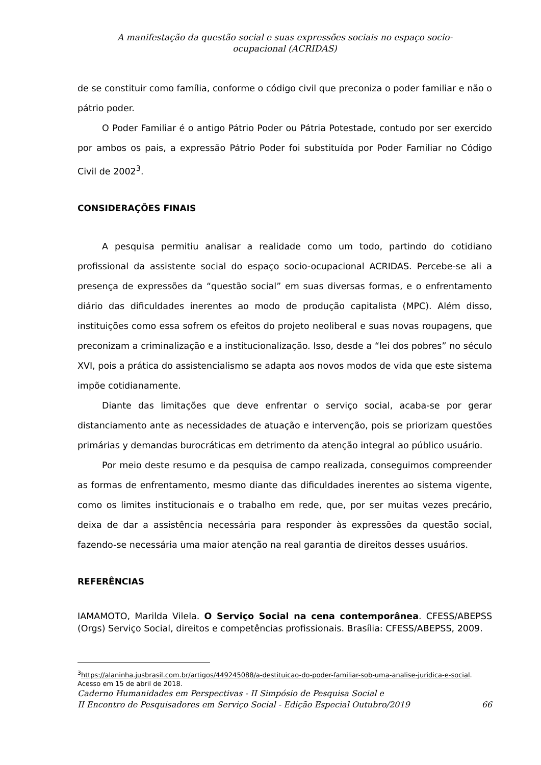A manifestação da questão social e suas expressões sociais no espaço socio-
ocupacional (ACRIDAS)
de se constituir como família, conforme o código civil que preconiza o poder familiar e não o pátrio poder.
O Poder Familiar é o antigo Pátrio Poder ou Pátria Potestade, contudo por ser exercido por ambos os pais, a expressão Pátrio Poder foi substituída por Poder Familiar no Código Civil de 2002<sup>3</sup>.
CONSIDERAÇÕES FINAIS
A pesquisa permitiu analisar a realidade como um todo, partindo do cotidiano profissional da assistente social do espaço socio-ocupacional ACRIDAS. Percebe-se ali a presença de expressões da “questão social” em suas diversas formas, e o enfrentamento diário das dificuldades inerentes ao modo de produção capitalista (MPC). Além disso, instituições como essa sofrem os efeitos do projeto neoliberal e suas novas roupagens, que preconizam a criminalização e a institucionalização. Isso, desde a “lei dos pobres” no século XVI, pois a prática do assistencialismo se adapta aos novos modos de vida que este sistema impõe cotidianamente.
Diante das limitações que deve enfrentar o serviço social, acaba-se por gerar distanciamento ante as necessidades de atuação e intervenção, pois se priorizam questões primárias y demandas burocráticas em detrimento da atenção integral ao público usuário.
Por meio deste resumo e da pesquisa de campo realizada, conseguimos compreender as formas de enfrentamento, mesmo diante das dificuldades inerentes ao sistema vigente, como os limites institucionais e o trabalho em rede, que, por ser muitas vezes precário, deixa de dar a assistência necessária para responder às expressões da questão social, fazendo-se necessária uma maior atenção na real garantia de direitos desses usuários.
REFERÊNCIAS
IAMAMOTO, Marilda Vilela. O Serviço Social na cena contemporânea. CFESS/ABEPSS (Orgs) Serviço Social, direitos e competências profissionais. Brasília: CFESS/ABEPSS, 2009.
<sup>3</sup> https://alaninha.jusbrasil.com.br/artigos/449245088/a-destituicao-do-poder-familiar-sob-uma-analise-juridica-e-social. Acesso em 15 de abril de 2018.
Caderno Humanidades em Perspectivas - II Simpósio de Pesquisa Social e
II Encontro de Pesquisadores em Serviço Social - Edição Especial Outubro/2019
66